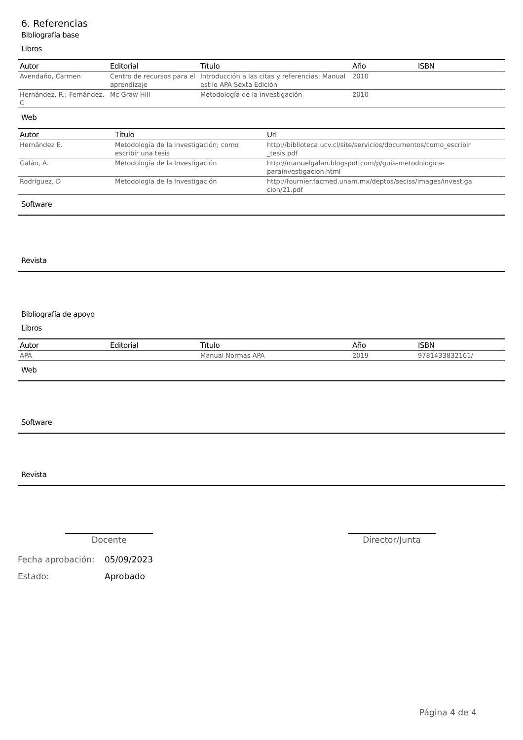6. Referencias
Bibliografía base
Libros
| Autor | Editorial | Título | Año | ISBN |
| --- | --- | --- | --- | --- |
| Avendaño, Carmen | Centro de recursos para el aprendizaje | Introducción a las citas y referencias: Manual estilo APA Sexta Edición | 2010 | |
| Hernández, R.; Fernández, C | Mc Graw Hill | Metodología de la investigación | 2010 | |
Web
| Autor | Título | Url |
| --- | --- | --- |
| Hernández E. | Metodología de la investigación; como escribir una tesis | http://biblioteca.ucv.cl/site/servicios/documentos/como_escribir _tesis.pdf |
| Galán, A. | Metodología de la Investigación | http://manuelgalan.blogspot.com/p/guia-metodologica-parainvestigacion.html |
| Rodríguez, D | Metodología de la Investigación | http://fournier.facmed.unam.mx/deptos/seciss/images/investiga cion/21.pdf |
Software
Revista
Bibliografía de apoyo
Libros
| Autor | Editorial | Título | Año | ISBN |
| --- | --- | --- | --- | --- |
| APA | | Manual Normas APA | 2019 | 9781433832161/ |
Web
Software
Revista
Docente Director/Junta
Fecha aprobación: 05/09/2023
Estado: Aprobado
Página 4 de 4